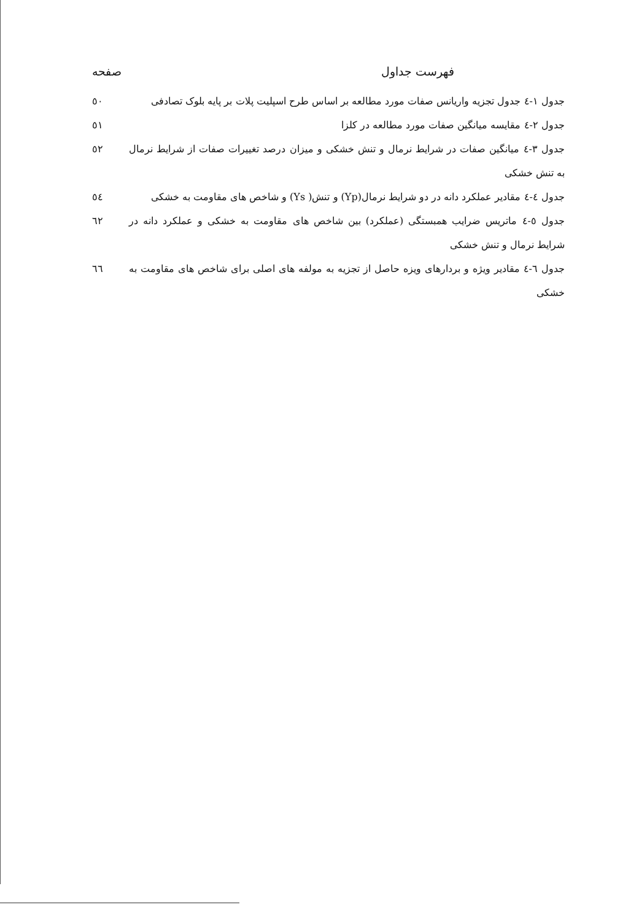فهرست جداول صفحه
جدول ۱-٤ جدول تجزیه واریانس صفات مورد مطالعه بر اساس طرح اسپلیت پلات بر پایه بلوک تصادفی
٥٠
جدول ۲-٤ مقایسه میانگین صفات مورد مطالعه در کلزا
٥١
جدول ۳-٤ میانگین صفات در شرایط نرمال و تنش خشکی و میزان درصد تغییرات صفات از شرایط نرمال به تنش خشکی
٥٢
جدول ٤-٤ مقادیر عملکرد دانه در دو شرایط نرمال(Yp) و تنش( Ys) و شاخص های مقاومت به خشکی
٥٤
جدول ٥-٤ ماتریس ضرایب همبستگی (عملکرد) بین شاخص های مقاومت به خشکی و عملکرد دانه در شرایط نرمال و تنش خشکی
٦٢
جدول ٦-٤ مقادیر ویژه و بردارهای ویزه حاصل از تجزیه به مولفه های اصلی برای شاخص های مقاومت به خشکی
٦٦